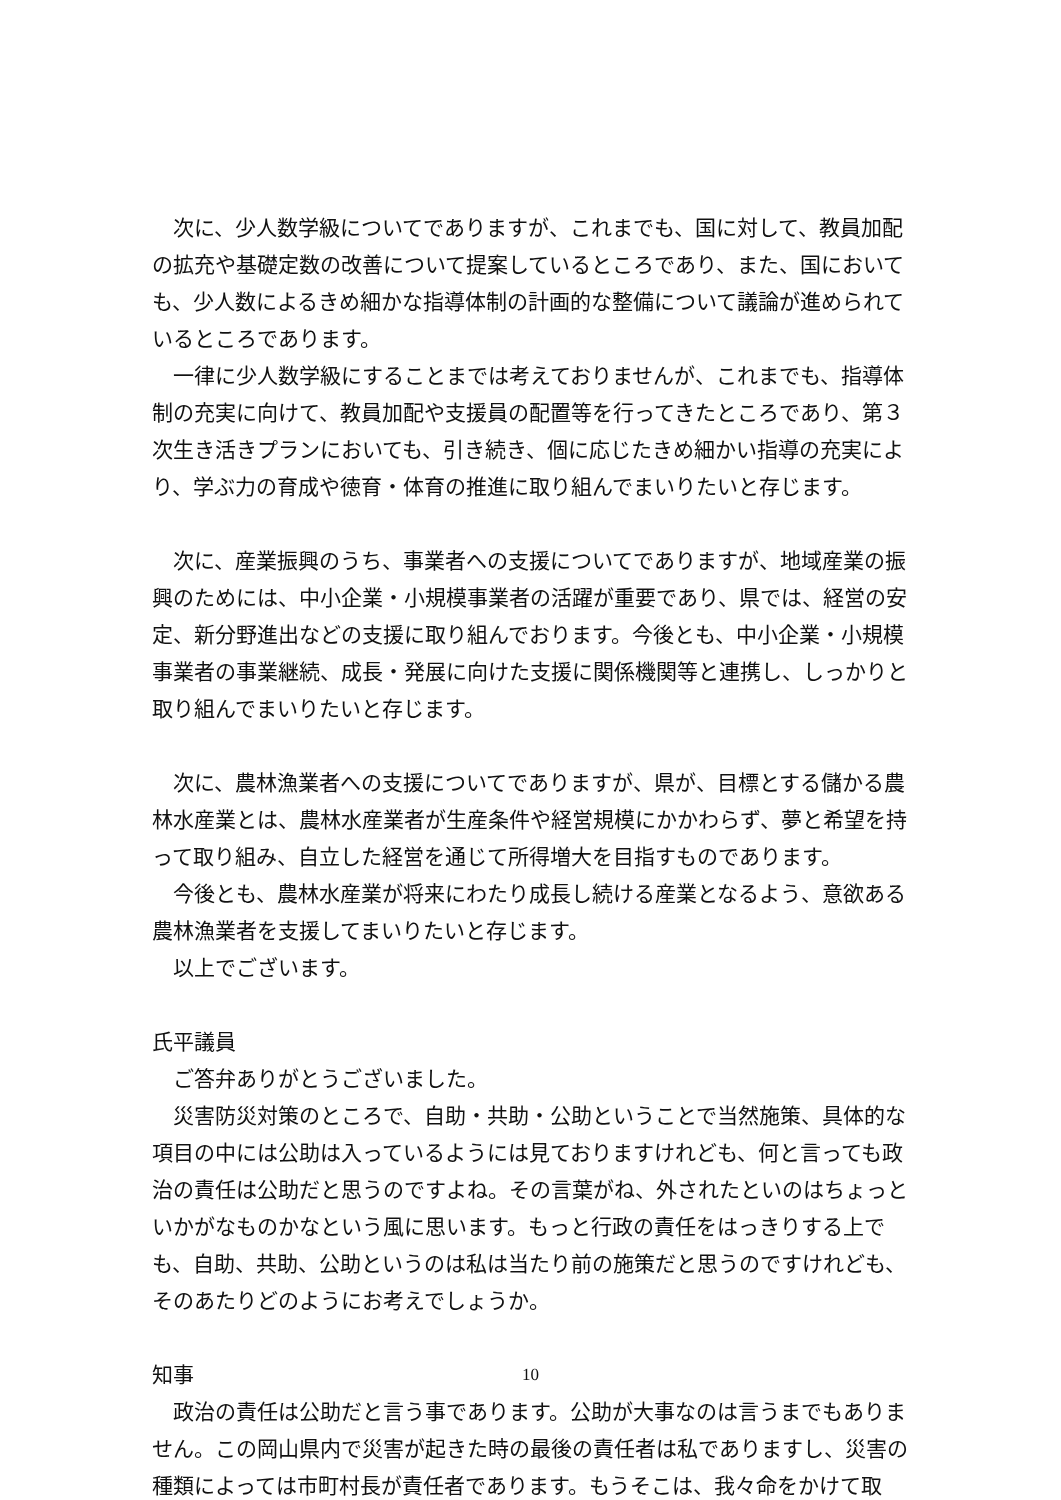次に、少人数学級についてでありますが、これまでも、国に対して、教員加配の拡充や基礎定数の改善について提案しているところであり、また、国においても、少人数によるきめ細かな指導体制の計画的な整備について議論が進められているところであります。
一律に少人数学級にすることまでは考えておりませんが、これまでも、指導体制の充実に向けて、教員加配や支援員の配置等を行ってきたところであり、第３次生き活きプランにおいても、引き続き、個に応じたきめ細かい指導の充実により、学ぶ力の育成や徳育・体育の推進に取り組んでまいりたいと存じます。
次に、産業振興のうち、事業者への支援についてでありますが、地域産業の振興のためには、中小企業・小規模事業者の活躍が重要であり、県では、経営の安定、新分野進出などの支援に取り組んでおります。今後とも、中小企業・小規模事業者の事業継続、成長・発展に向けた支援に関係機関等と連携し、しっかりと取り組んでまいりたいと存じます。
次に、農林漁業者への支援についてでありますが、県が、目標とする儲かる農林水産業とは、農林水産業者が生産条件や経営規模にかかわらず、夢と希望を持って取り組み、自立した経営を通じて所得増大を目指すものであります。
今後とも、農林水産業が将来にわたり成長し続ける産業となるよう、意欲ある農林漁業者を支援してまいりたいと存じます。
以上でございます。
氏平議員
ご答弁ありがとうございました。
災害防災対策のところで、自助・共助・公助ということで当然施策、具体的な項目の中には公助は入っているようには見ておりますけれども、何と言っても政治の責任は公助だと思うのですよね。その言葉がね、外されたといのはちょっといかがなものかなという風に思います。もっと行政の責任をはっきりする上でも、自助、共助、公助というのは私は当たり前の施策だと思うのですけれども、そのあたりどのようにお考えでしょうか。
知事
政治の責任は公助だと言う事であります。公助が大事なのは言うまでもありません。この岡山県内で災害が起きた時の最後の責任者は私でありますし、災害の種類によっては市町村長が責任者であります。もうそこは、我々命をかけて取
10